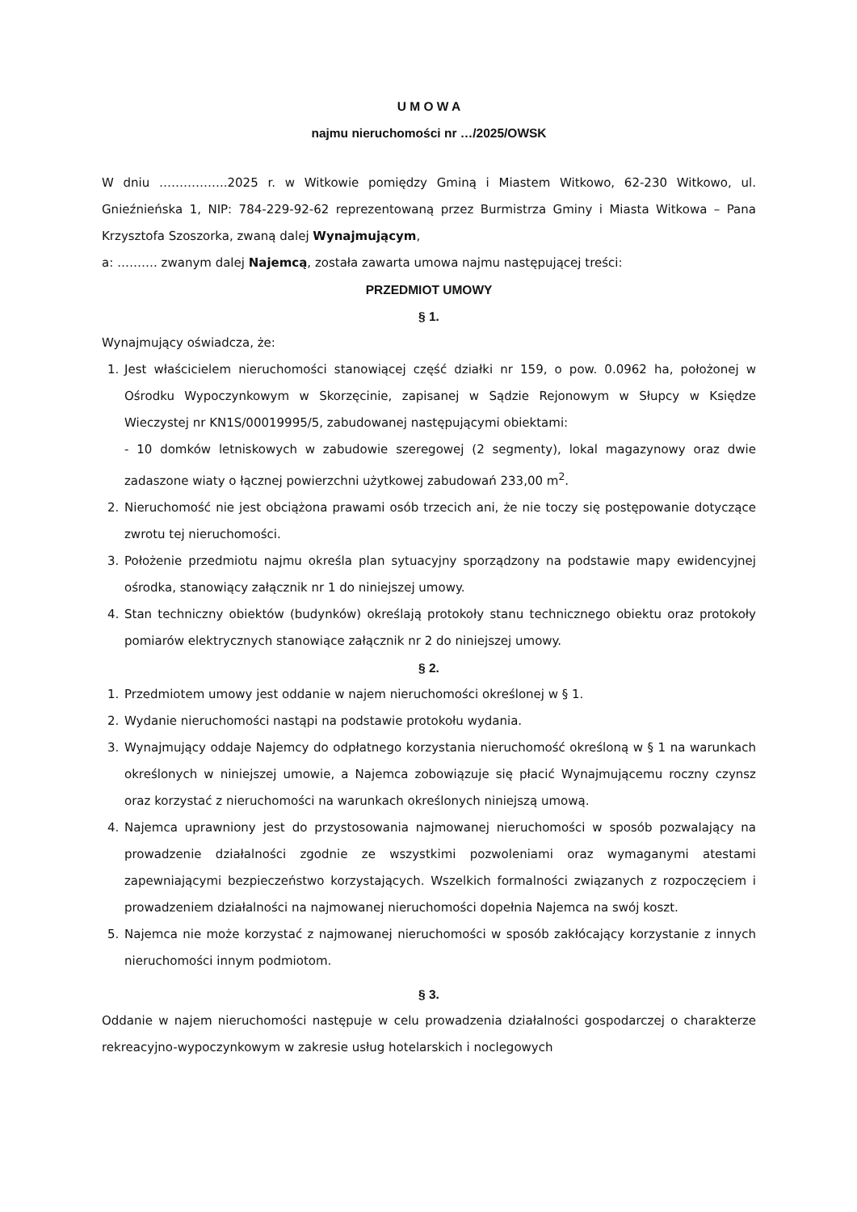U M O W A
najmu nieruchomości nr …/2025/OWSK
W dniu ……………..2025 r. w Witkowie pomiędzy Gminą i Miastem Witkowo, 62-230 Witkowo, ul. Gnieźnieńska 1, NIP: 784-229-92-62 reprezentowaną przez Burmistrza Gminy i Miasta Witkowa – Pana Krzysztofa Szoszorka, zwaną dalej Wynajmującym,
a: ………. zwanym dalej Najemcą, została zawarta umowa najmu następującej treści:
PRZEDMIOT UMOWY
§ 1.
Wynajmujący oświadcza, że:
1. Jest właścicielem nieruchomości stanowiącej część działki nr 159, o pow. 0.0962 ha, położonej w Ośrodku Wypoczynkowym w Skorzęcinie, zapisanej w Sądzie Rejonowym w Słupcy w Księdze Wieczystej nr KN1S/00019995/5, zabudowanej następującymi obiektami:
- 10 domków letniskowych w zabudowie szeregowej (2 segmenty), lokal magazynowy oraz dwie zadaszone wiaty o łącznej powierzchni użytkowej zabudowań 233,00 m<sup>2</sup>.
2. Nieruchomość nie jest obciążona prawami osób trzecich ani, że nie toczy się postępowanie dotyczące zwrotu tej nieruchomości.
3. Położenie przedmiotu najmu określa plan sytuacyjny sporządzony na podstawie mapy ewidencyjnej ośrodka, stanowiący załącznik nr 1 do niniejszej umowy.
4. Stan techniczny obiektów (budynków) określają protokoły stanu technicznego obiektu oraz protokoły pomiarów elektrycznych stanowiące załącznik nr 2 do niniejszej umowy.
§ 2.
1. Przedmiotem umowy jest oddanie w najem nieruchomości określonej w § 1.
2. Wydanie nieruchomości nastąpi na podstawie protokołu wydania.
3. Wynajmujący oddaje Najemcy do odpłatnego korzystania nieruchomość określoną w § 1 na warunkach określonych w niniejszej umowie, a Najemca zobowiązuje się płacić Wynajmującemu roczny czynsz oraz korzystać z nieruchomości na warunkach określonych niniejszą umową.
4. Najemca uprawniony jest do przystosowania najmowanej nieruchomości w sposób pozwalający na prowadzenie działalności zgodnie ze wszystkimi pozwoleniami oraz wymaganymi atestami zapewniającymi bezpieczeństwo korzystających. Wszelkich formalności związanych z rozpoczęciem i prowadzeniem działalności na najmowanej nieruchomości dopełnia Najemca na swój koszt.
5. Najemca nie może korzystać z najmowanej nieruchomości w sposób zakłócający korzystanie z innych nieruchomości innym podmiotom.
§ 3.
Oddanie w najem nieruchomości następuje w celu prowadzenia działalności gospodarczej o charakterze rekreacyjno-wypoczynkowym w zakresie usług hotelarskich i noclegowych